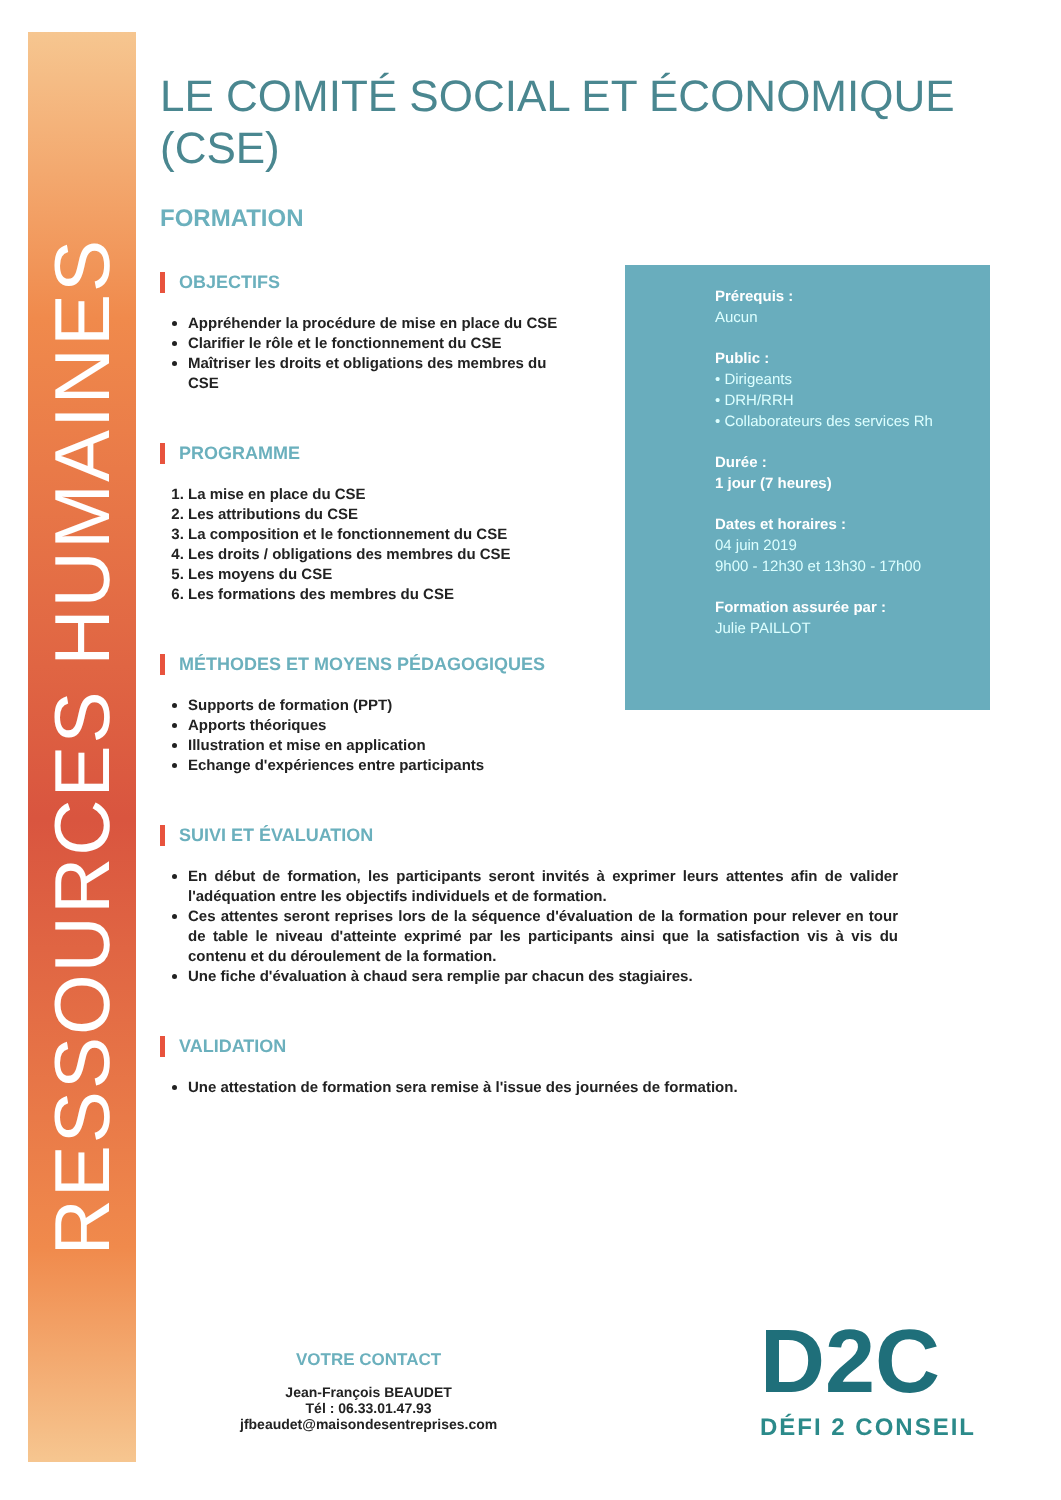RESSOURCES HUMAINES
LE COMITÉ SOCIAL ET ÉCONOMIQUE (CSE)
FORMATION
OBJECTIFS
Appréhender la procédure de mise en place du CSE
Clarifier le rôle et le fonctionnement du CSE
Maîtriser les droits et obligations des membres du CSE
PROGRAMME
1. La mise en place du CSE
2. Les attributions du CSE
3. La composition et le fonctionnement du CSE
4. Les droits / obligations des membres du CSE
5. Les moyens du CSE
6. Les formations des membres du CSE
MÉTHODES ET MOYENS PÉDAGOGIQUES
Supports de formation (PPT)
Apports théoriques
Illustration et mise en application
Echange d'expériences entre participants
SUIVI ET ÉVALUATION
En début de formation, les participants seront invités à exprimer leurs attentes afin de valider l'adéquation entre les objectifs individuels et de formation.
Ces attentes seront reprises lors de la séquence d'évaluation de la formation pour relever en tour de table le niveau d'atteinte exprimé par les participants ainsi que la satisfaction vis à vis du contenu et du déroulement de la formation.
Une fiche d'évaluation à chaud sera remplie par chacun des stagiaires.
VALIDATION
Une attestation de formation sera remise à l'issue des journées de formation.
Prérequis :
Aucun
Public :
• Dirigeants
• DRH/RRH
• Collaborateurs des services Rh
Durée :
1 jour (7 heures)
Dates et horaires :
04 juin 2019
9h00 - 12h30 et 13h30 - 17h00
Formation assurée par :
Julie PAILLOT
VOTRE CONTACT
Jean-François BEAUDET
Tél : 06.33.01.47.93
jfbeaudet@maisondesentreprises.com
D2C
DÉFI 2 CONSEIL